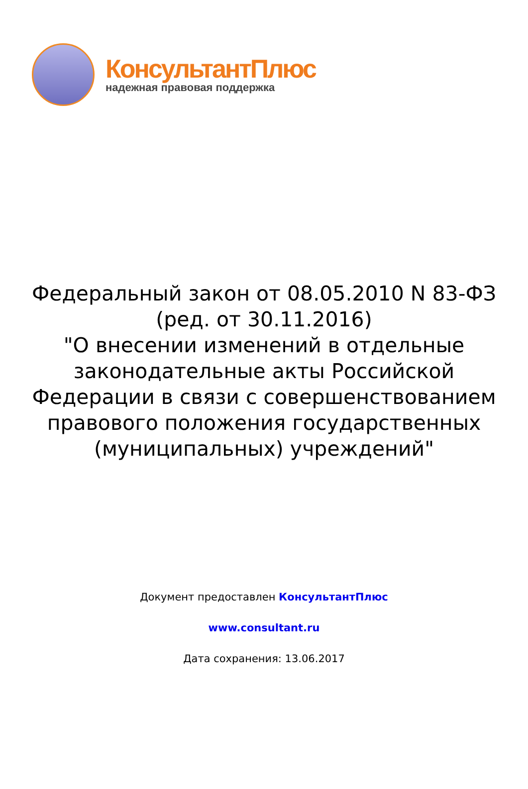КонсультантПлюс
надежная правовая поддержка
Федеральный закон от 08.05.2010 N 83-ФЗ
(ред. от 30.11.2016)
"О внесении изменений в отдельные законодательные акты Российской Федерации в связи с совершенствованием правового положения государственных (муниципальных) учреждений"
Документ предоставлен КонсультантПлюс
www.consultant.ru
Дата сохранения: 13.06.2017